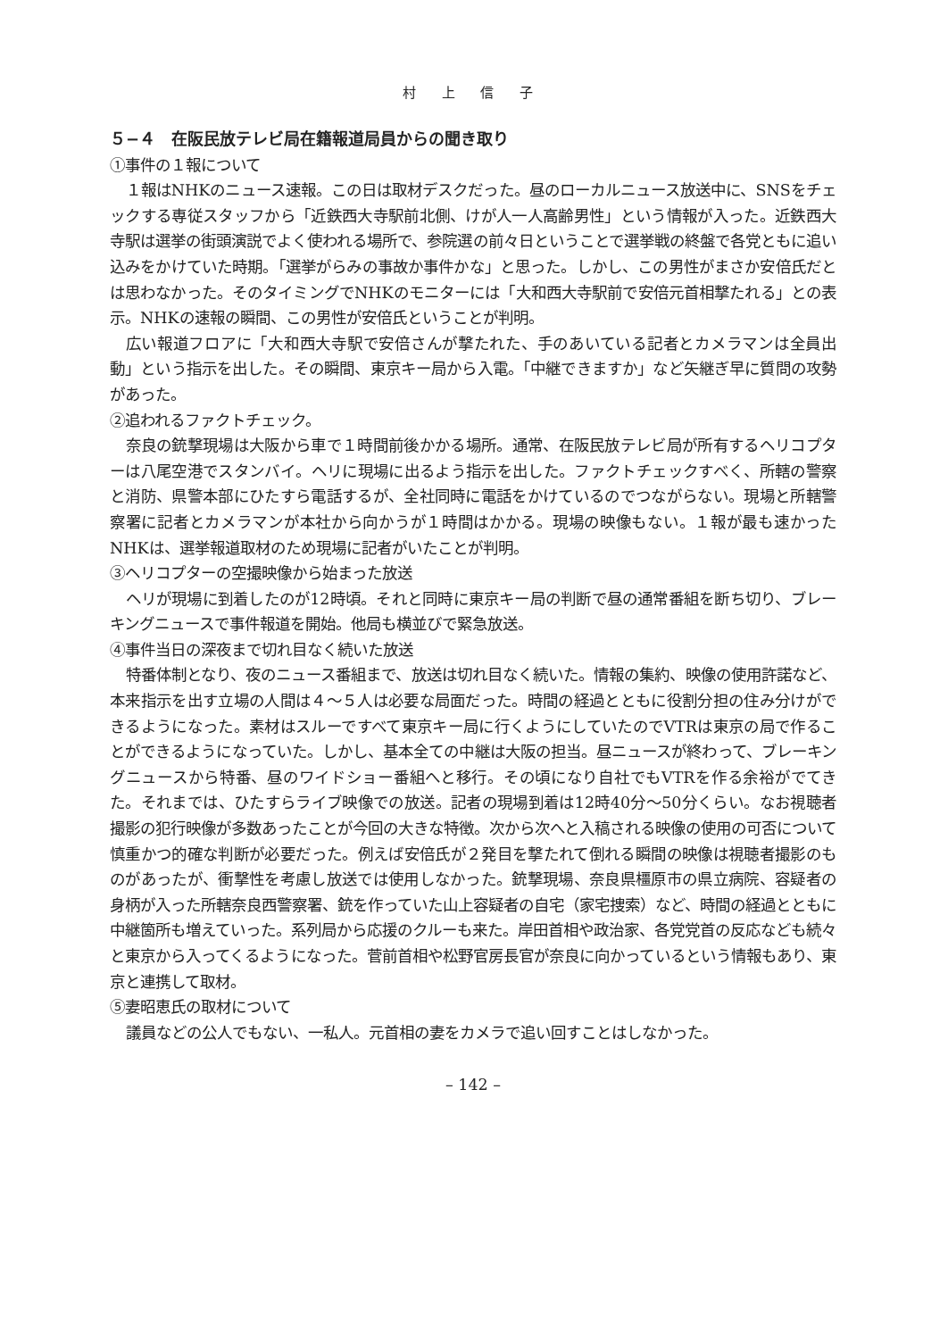村 上 信 子
５−４　在阪民放テレビ局在籍報道局員からの聞き取り
①事件の１報について
１報はNHKのニュース速報。この日は取材デスクだった。昼のローカルニュース放送中に、SNSをチェックする専従スタッフから「近鉄西大寺駅前北側、けが人一人高齢男性」という情報が入った。近鉄西大寺駅は選挙の街頭演説でよく使われる場所で、参院選の前々日ということで選挙戦の終盤で各党ともに追い込みをかけていた時期。「選挙がらみの事故か事件かな」と思った。しかし、この男性がまさか安倍氏だとは思わなかった。そのタイミングでNHKのモニターには「大和西大寺駅前で安倍元首相撃たれる」との表示。NHKの速報の瞬間、この男性が安倍氏ということが判明。
広い報道フロアに「大和西大寺駅で安倍さんが撃たれた、手のあいている記者とカメラマンは全員出動」という指示を出した。その瞬間、東京キー局から入電。「中継できますか」など矢継ぎ早に質問の攻勢があった。
②追われるファクトチェック。
奈良の銃撃現場は大阪から車で１時間前後かかる場所。通常、在阪民放テレビ局が所有するヘリコプターは八尾空港でスタンバイ。ヘリに現場に出るよう指示を出した。ファクトチェックすべく、所轄の警察と消防、県警本部にひたすら電話するが、全社同時に電話をかけているのでつながらない。現場と所轄警察署に記者とカメラマンが本社から向かうが１時間はかかる。現場の映像もない。１報が最も速かったNHKは、選挙報道取材のため現場に記者がいたことが判明。
③ヘリコプターの空撮映像から始まった放送
ヘリが現場に到着したのが12時頃。それと同時に東京キー局の判断で昼の通常番組を断ち切り、ブレーキングニュースで事件報道を開始。他局も横並びで緊急放送。
④事件当日の深夜まで切れ目なく続いた放送
特番体制となり、夜のニュース番組まで、放送は切れ目なく続いた。情報の集約、映像の使用許諾など、本来指示を出す立場の人間は４〜５人は必要な局面だった。時間の経過とともに役割分担の住み分けができるようになった。素材はスルーですべて東京キー局に行くようにしていたのでVTRは東京の局で作ることができるようになっていた。しかし、基本全ての中継は大阪の担当。昼ニュースが終わって、ブレーキングニュースから特番、昼のワイドショー番組へと移行。その頃になり自社でもVTRを作る余裕がでてきた。それまでは、ひたすらライブ映像での放送。記者の現場到着は12時40分〜50分くらい。なお視聴者撮影の犯行映像が多数あったことが今回の大きな特徴。次から次へと入稿される映像の使用の可否について慎重かつ的確な判断が必要だった。例えば安倍氏が２発目を撃たれて倒れる瞬間の映像は視聴者撮影のものがあったが、衝撃性を考慮し放送では使用しなかった。銃撃現場、奈良県橿原市の県立病院、容疑者の身柄が入った所轄奈良西警察署、銃を作っていた山上容疑者の自宅（家宅捜索）など、時間の経過とともに中継箇所も増えていった。系列局から応援のクルーも来た。岸田首相や政治家、各党党首の反応なども続々と東京から入ってくるようになった。菅前首相や松野官房長官が奈良に向かっているという情報もあり、東京と連携して取材。
⑤妻昭恵氏の取材について
議員などの公人でもない、一私人。元首相の妻をカメラで追い回すことはしなかった。
– 142 –